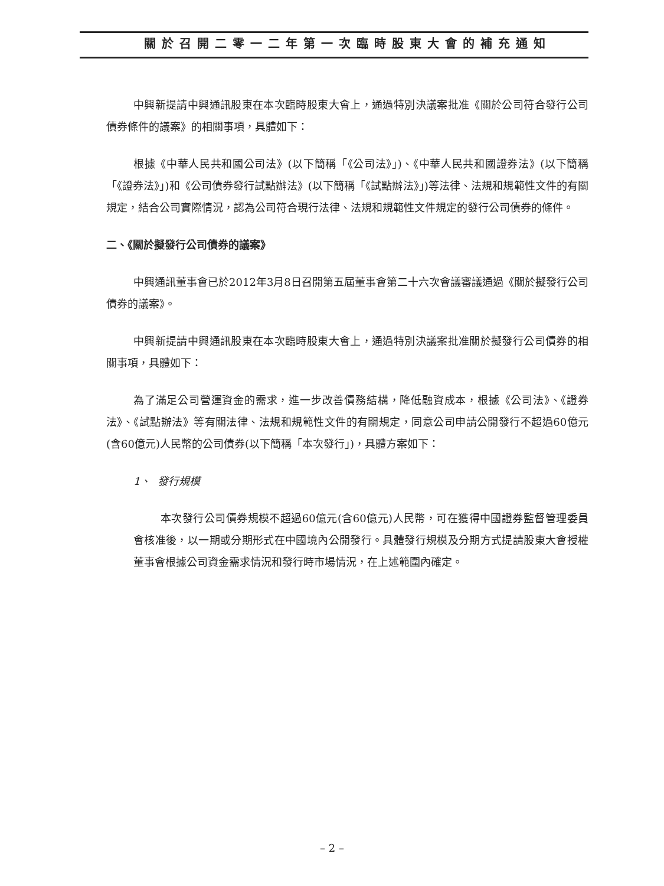關於召開二零一二年第一次臨時股東大會的補充通知
中興新提請中興通訊股東在本次臨時股東大會上，通過特別決議案批准《關於公司符合發行公司債券條件的議案》的相關事項，具體如下：
根據《中華人民共和國公司法》(以下簡稱「《公司法》」)、《中華人民共和國證券法》(以下簡稱「《證券法》」)和《公司債券發行試點辦法》(以下簡稱「《試點辦法》」)等法律、法規和規範性文件的有關規定，結合公司實際情況，認為公司符合現行法律、法規和規範性文件規定的發行公司債券的條件。
二、《關於擬發行公司債券的議案》
中興通訊董事會已於2012年3月8日召開第五屆董事會第二十六次會議審議通過《關於擬發行公司債券的議案》。
中興新提請中興通訊股東在本次臨時股東大會上，通過特別決議案批准關於擬發行公司債券的相關事項，具體如下：
為了滿足公司營運資金的需求，進一步改善債務結構，降低融資成本，根據《公司法》、《證券法》、《試點辦法》等有關法律、法規和規範性文件的有關規定，同意公司申請公開發行不超過60億元(含60億元)人民幣的公司債券(以下簡稱「本次發行」)，具體方案如下：
1、 發行規模
本次發行公司債券規模不超過60億元(含60億元)人民幣，可在獲得中國證券監督管理委員會核准後，以一期或分期形式在中國境內公開發行。具體發行規模及分期方式提請股東大會授權董事會根據公司資金需求情況和發行時市場情況，在上述範圍內確定。
– 2 –